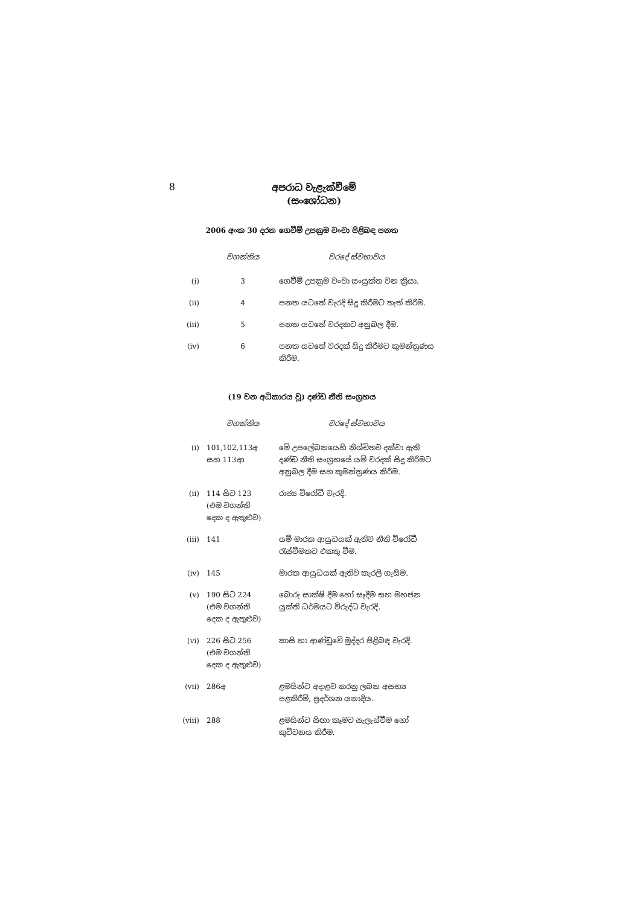8
අපරාධ වැළැක්වීමේ
(සංශෝධන)
2006 අංක 30 දරන ගෙවීම් උපක්‍රම වංචා පිළිබඳ පනත
| | වගන්තිය | වරදේ ස්වභාවය |
| --- | --- | --- |
| (i) | 3 | ගෙවීම් උපක්‍රම වංචා සංයුක්ත වන ක්‍රියා. |
| (ii) | 4 | පනත යටතේ වැරදි සිදු කිරීමට තැත් කිරීම. |
| (iii) | 5 | පනත යටතේ වරදකට අනුබල දීම. |
| (iv) | 6 | පනත යටතේ වරදක් සිදු කිරීමට කුමන්ත්‍රණය කිරීම. |
(19 වන අධිකාරය වූ) දණ්ඩ නීති සංග්‍රහය
| | වගන්තිය | වරදේ ස්වභාවය |
| --- | --- | --- |
| (i) | 101,102,113අ සහ 113ආ | මේ උපලේඛනයෙහි නිශ්චිතව දක්වා ඇති දණ්ඩ නීති සංග්‍රහයේ යම් වරදක් සිදු කිරීමට අනුබල දීම සහ කුමන්ත්‍රණය කිරීම. |
| (ii) | 114 සිට 123 (එම වගන්ති දෙක ද ඇතුළුව) | රාජ්‍ය විරෝධී වැරදි. |
| (iii) | 141 | යම් මාරක ආයුධයක් ඇතිව නීති විරෝධී රැස්වීමකට එකතු වීම. |
| (iv) | 145 | මාරක ආයුධයක් ඇතිව කැරලි ගැසීම. |
| (v) | 190 සිට 224 (එම වගන්ති දෙක ද ඇතුළුව) | බොරු සාක්ෂි දීම හෝ සෑදීම සහ මහජන යුක්ති ධර්මයට විරුද්ධ වැරදි. |
| (vi) | 226 සිට 256 (එම වගන්ති දෙක ද ඇතුළුව) | කාසි හා ආණ්ඩුවේ මුද්දර පිළිබඳ වැරදි. |
| (vii) | 286අ | ළමයින්ට අදාළව කරනු ලබන අසභ්‍ය පළකිරීම්, ප්‍රදර්ශන යනාදිය. |
| (viii) | 288 | ළමයින්ට සිඟා කෑමට සැලැස්වීම හෝ කුට්ටනය කිරීම. |